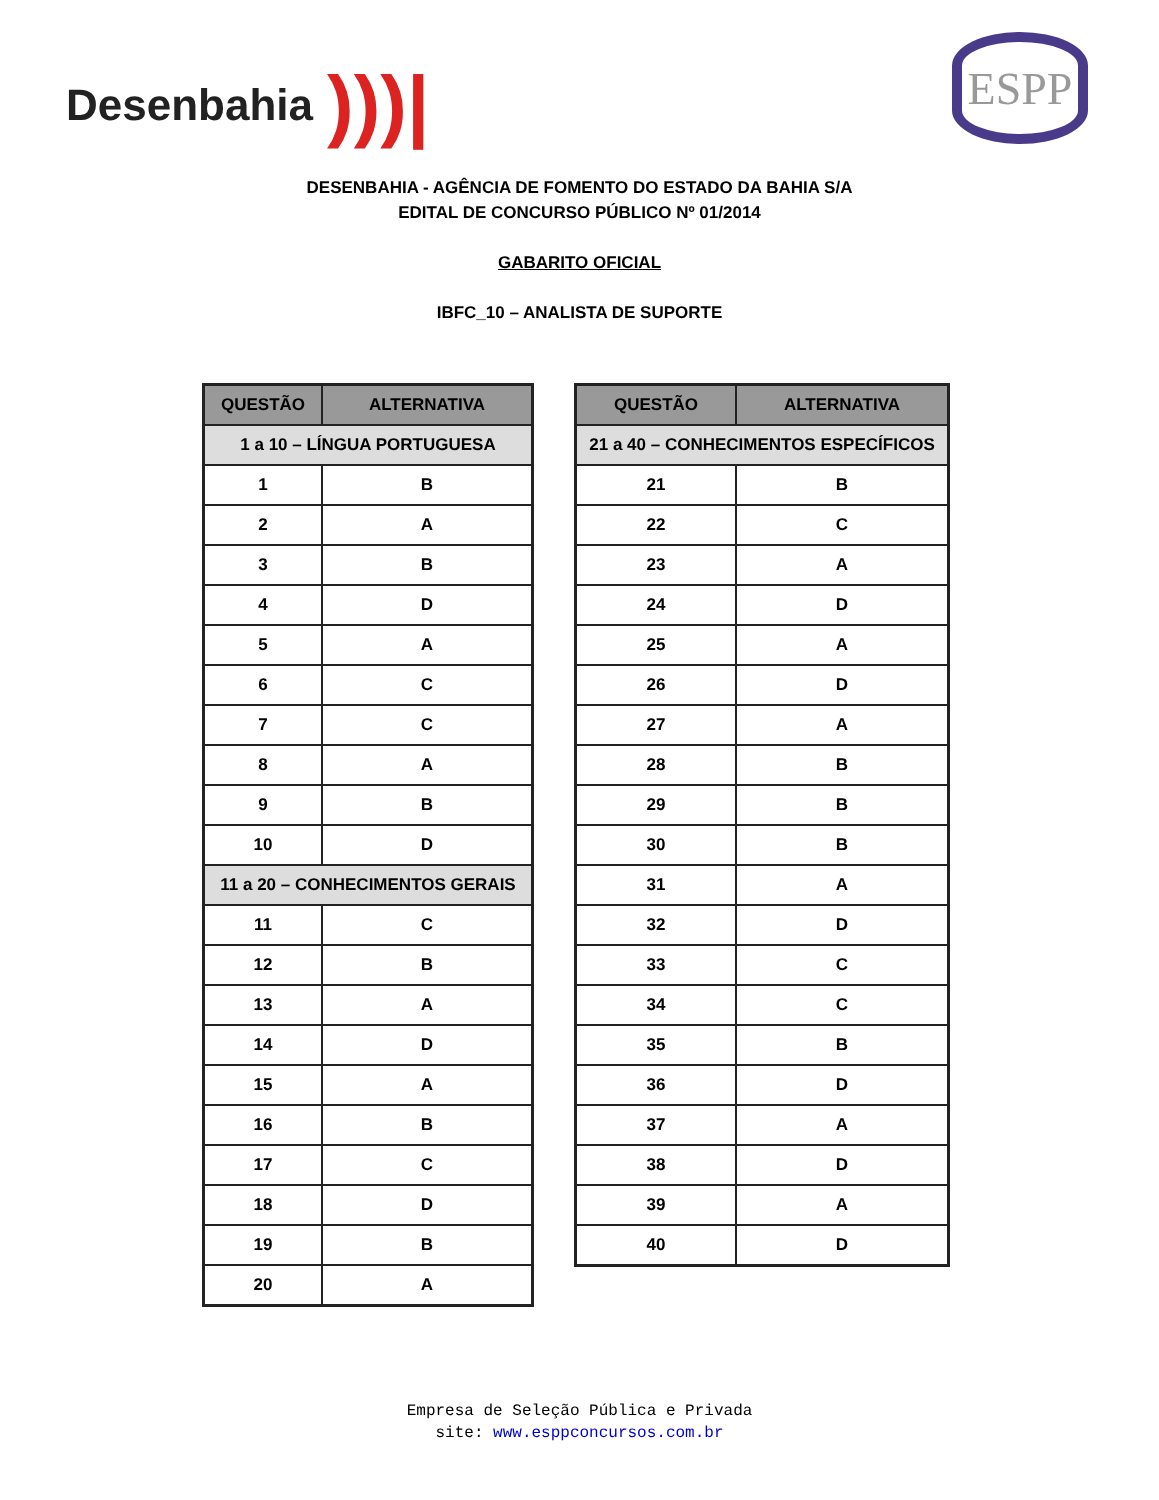Desenbahia )))| ESPP
DESENBAHIA - AGÊNCIA DE FOMENTO DO ESTADO DA BAHIA S/A
EDITAL DE CONCURSO PÚBLICO Nº 01/2014
GABARITO OFICIAL
IBFC_10 – ANALISTA DE SUPORTE
| QUESTÃO | ALTERNATIVA |
| --- | --- |
| 1 a 10 – LÍNGUA PORTUGUESA | |
| 1 | B |
| 2 | A |
| 3 | B |
| 4 | D |
| 5 | A |
| 6 | C |
| 7 | C |
| 8 | A |
| 9 | B |
| 10 | D |
| 11 a 20 – CONHECIMENTOS GERAIS | |
| 11 | C |
| 12 | B |
| 13 | A |
| 14 | D |
| 15 | A |
| 16 | B |
| 17 | C |
| 18 | D |
| 19 | B |
| 20 | A |
| QUESTÃO | ALTERNATIVA |
| --- | --- |
| 21 a 40 – CONHECIMENTOS ESPECÍFICOS | |
| 21 | B |
| 22 | C |
| 23 | A |
| 24 | D |
| 25 | A |
| 26 | D |
| 27 | A |
| 28 | B |
| 29 | B |
| 30 | B |
| 31 | A |
| 32 | D |
| 33 | C |
| 34 | C |
| 35 | B |
| 36 | D |
| 37 | A |
| 38 | D |
| 39 | A |
| 40 | D |
Empresa de Seleção Pública e Privada
site: www.esppconcursos.com.br